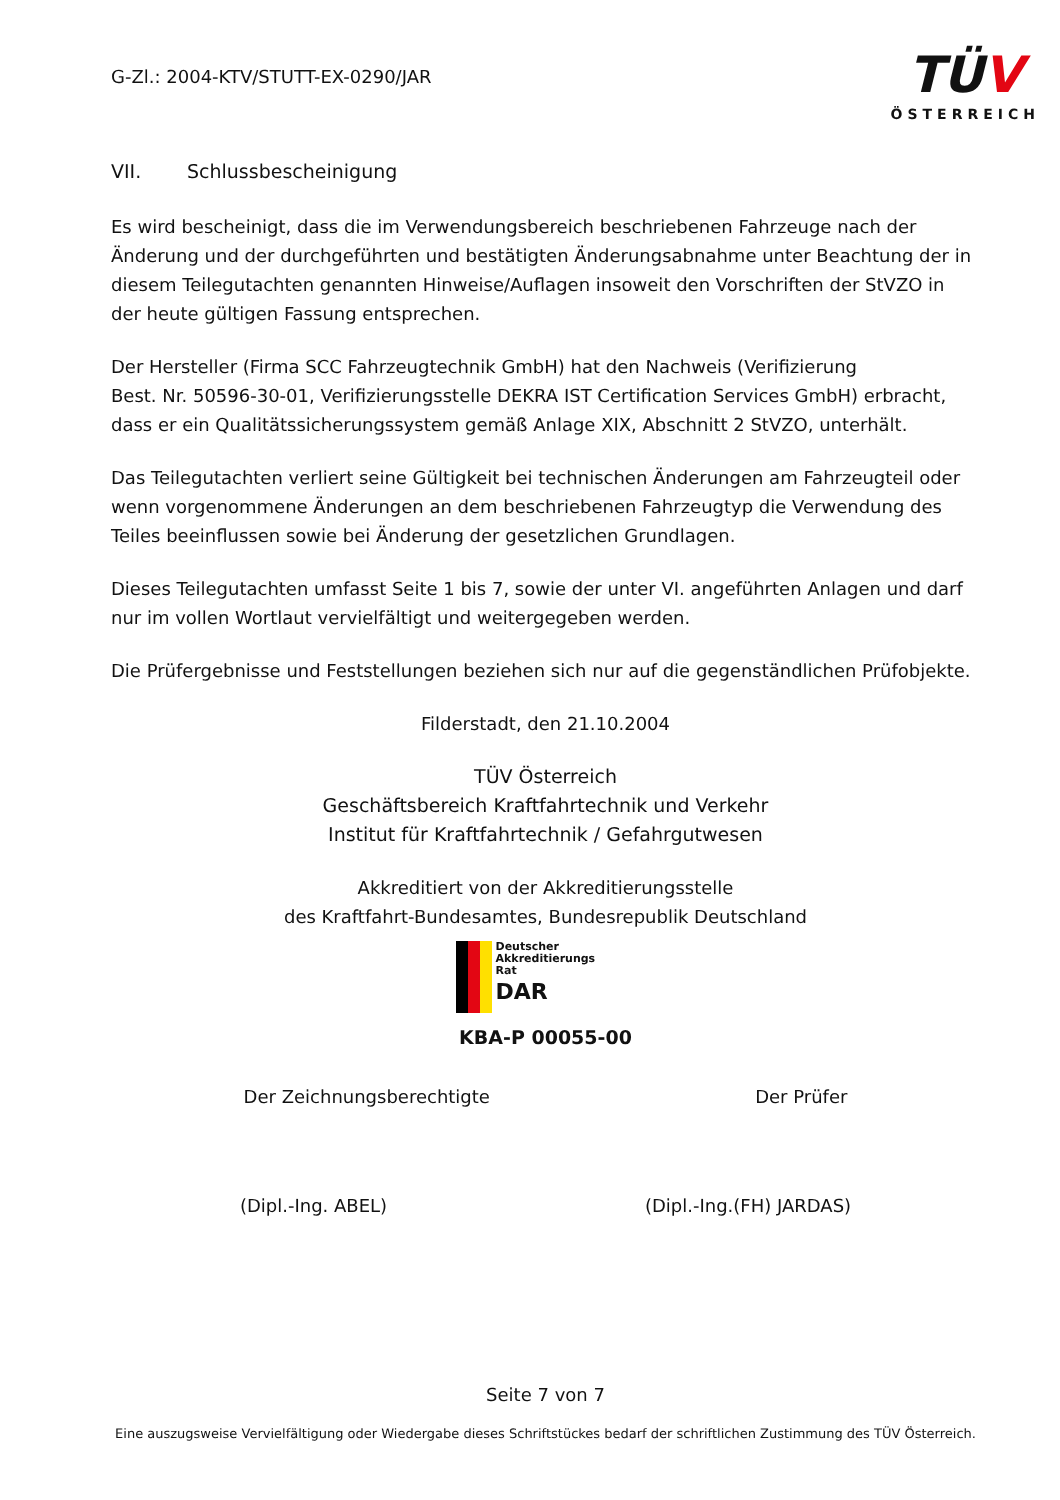G-Zl.: 2004-KTV/STUTT-EX-0290/JAR
TÜV
ÖSTERREICH
VII. Schlussbescheinigung
Es wird bescheinigt, dass die im Verwendungsbereich beschriebenen Fahrzeuge nach der Änderung und der durchgeführten und bestätigten Änderungsabnahme unter Beachtung der in diesem Teilegutachten genannten Hinweise/Auflagen insoweit den Vorschriften der StVZO in der heute gültigen Fassung entsprechen.
Der Hersteller (Firma SCC Fahrzeugtechnik GmbH) hat den Nachweis (Verifizierung
Best. Nr. 50596-30-01, Verifizierungsstelle DEKRA IST Certification Services GmbH) erbracht,
dass er ein Qualitätssicherungssystem gemäß Anlage XIX, Abschnitt 2 StVZO, unterhält.
Das Teilegutachten verliert seine Gültigkeit bei technischen Änderungen am Fahrzeugteil oder wenn vorgenommene Änderungen an dem beschriebenen Fahrzeugtyp die Verwendung des Teiles beeinflussen sowie bei Änderung der gesetzlichen Grundlagen.
Dieses Teilegutachten umfasst Seite 1 bis 7, sowie der unter VI. angeführten Anlagen und darf nur im vollen Wortlaut vervielfältigt und weitergegeben werden.
Die Prüfergebnisse und Feststellungen beziehen sich nur auf die gegenständlichen Prüfobjekte.
Filderstadt, den 21.10.2004
TÜV Österreich
Geschäftsbereich Kraftfahrtechnik und Verkehr
Institut für Kraftfahrtechnik / Gefahrgutwesen
Akkreditiert von der Akkreditierungsstelle
des Kraftfahrt-Bundesamtes, Bundesrepublik Deutschland
Deutscher
Akkreditierungs
Rat
DAR
KBA-P 00055-00
Der Zeichnungsberechtigte Der Prüfer
(Dipl.-Ing. ABEL) (Dipl.-Ing.(FH) JARDAS)
Seite 7 von 7
Eine auszugsweise Vervielfältigung oder Wiedergabe dieses Schriftstückes bedarf der schriftlichen Zustimmung des TÜV Österreich.